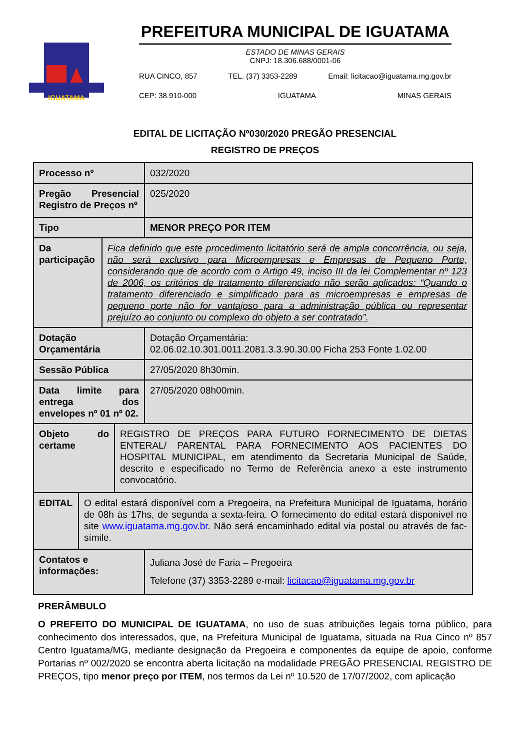IGUATAMA
PREFEITURA MUNICIPAL DE IGUATAMA
ESTADO DE MINAS GERAIS
CNPJ: 18.306.688/0001-06
RUA CINCO, 857 TEL. (37) 3353-2289 Email: licitacao@iguatama.mg.gov.br
CEP: 38.910-000 IGUATAMA MINAS GERAIS
EDITAL DE LICITAÇÃO Nº030/2020 PREGÃO PRESENCIAL
REGISTRO DE PREÇOS
| Processo nº | 032/2020 |
| Pregão Presencial Registro de Preços nº | 025/2020 |
| Tipo | MENOR PREÇO POR ITEM |
| / Da participação / Fica definido que este procedimento licitatório será de ampla concorrência, ou seja, não será exclusivo para Microempresas e Empresas de Pequeno Porte, considerando que de acordo com o Artigo 49, inciso III da lei Complementar nº 123 de 2006, os critérios de tratamento diferenciado não serão aplicados: “Quando o tratamento diferenciado e simplificado para as microempresas e empresas de pequeno porte não for vantajoso para a administração pública ou representar prejuízo ao conjunto ou complexo do objeto a ser contratado”. / | |
| Dotação Orçamentária | Dotação Orçamentária: 02.06.02.10.301.0011.2081.3.3.90.30.00 Ficha 253 Fonte 1.02.00 |
| Sessão Pública | 27/05/2020 8h30min. |
| Data limite para entrega dos envelopes nº 01 nº 02. | 27/05/2020 08h00min. |
| / Objeto do certame / REGISTRO DE PREÇOS PARA FUTURO FORNECIMENTO DE DIETAS ENTERAL/ PARENTAL PARA FORNECIMENTO AOS PACIENTES DO HOSPITAL MUNICIPAL, em atendimento da Secretaria Municipal de Saúde, descrito e especificado no Termo de Referência anexo a este instrumento convocatório. / | |
| / EDITAL / O edital estará disponível com a Pregoeira, na Prefeitura Municipal de Iguatama, horário de 08h às 17hs, de segunda a sexta-feira. O fornecimento do edital estará disponível no site www.iguatama.mg.gov.br . Não será encaminhado edital via postal ou através de fac-símile. / | |
| Contatos e informações: | Juliana José de Faria – Pregoeira Telefone (37) 3353-2289 e-mail: licitacao@iguatama.mg.gov.br |
PRERÂMBULO
O PREFEITO DO MUNICIPAL DE IGUATAMA, no uso de suas atribuições legais torna público, para conhecimento dos interessados, que, na Prefeitura Municipal de Iguatama, situada na Rua Cinco nº 857 Centro Iguatama/MG, mediante designação da Pregoeira e componentes da equipe de apoio, conforme Portarias nº 002/2020 se encontra aberta licitação na modalidade PREGÃO PRESENCIAL REGISTRO DE PREÇOS, tipo menor preço por ITEM, nos termos da Lei nº 10.520 de 17/07/2002, com aplicação